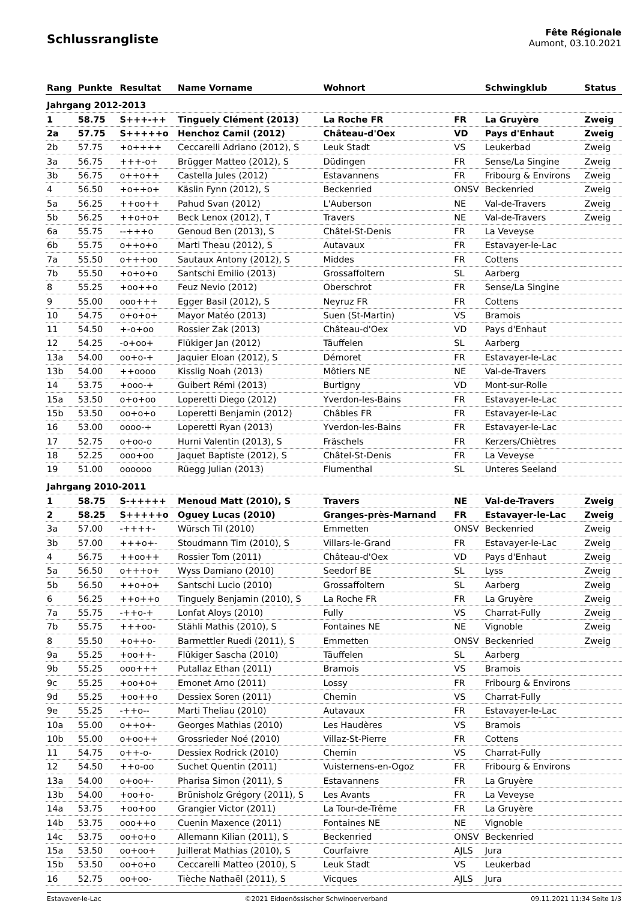Schlussrangliste
Fête Régionale
Aumont, 03.10.2021
| Rang | Punkte | Resultat | Name Vorname | Wohnort | | Schwingklub | Status |
| --- | --- | --- | --- | --- | --- | --- | --- |
| Jahrgang 2012-2013 | | | | | | | |
| 1 | 58.75 | S+++-++ | Tinguely Clément (2013) | La Roche FR | FR | La Gruyère | Zweig |
| 2a | 57.75 | S+++++o | Henchoz Camil (2012) | Château-d'Oex | VD | Pays d'Enhaut | Zweig |
| 2b | 57.75 | +o++++ | Ceccarelli Adriano (2012), S | Leuk Stadt | VS | Leukerbad | Zweig |
| 3a | 56.75 | +++-o+ | Brügger Matteo (2012), S | Düdingen | FR | Sense/La Singine | Zweig |
| 3b | 56.75 | o++o++ | Castella Jules (2012) | Estavannens | FR | Fribourg & Environs | Zweig |
| 4 | 56.50 | +o++o+ | Käslin Fynn (2012), S | Beckenried | ONSV | Beckenried | Zweig |
| 5a | 56.25 | ++oo++ | Pahud Svan (2012) | L'Auberson | NE | Val-de-Travers | Zweig |
| 5b | 56.25 | ++o+o+ | Beck Lenox (2012), T | Travers | NE | Val-de-Travers | Zweig |
| 6a | 55.75 | --+++o | Genoud Ben (2013), S | Châtel-St-Denis | FR | La Veveyse | |
| 6b | 55.75 | o++o+o | Marti Theau (2012), S | Autavaux | FR | Estavayer-le-Lac | |
| 7a | 55.50 | o+++oo | Sautaux Antony (2012), S | Middes | FR | Cottens | |
| 7b | 55.50 | +o+o+o | Santschi Emilio (2013) | Grossaffoltern | SL | Aarberg | |
| 8 | 55.25 | +oo++o | Feuz Nevio (2012) | Oberschrot | FR | Sense/La Singine | |
| 9 | 55.00 | ooo+++ | Egger Basil (2012), S | Neyruz FR | FR | Cottens | |
| 10 | 54.75 | o+o+o+ | Mayor Matéo (2013) | Suen (St-Martin) | VS | Bramois | |
| 11 | 54.50 | +-o+oo | Rossier Zak (2013) | Château-d'Oex | VD | Pays d'Enhaut | |
| 12 | 54.25 | -o+oo+ | Flükiger Jan (2012) | Täuffelen | SL | Aarberg | |
| 13a | 54.00 | oo+o-+ | Jaquier Eloan (2012), S | Démoret | FR | Estavayer-le-Lac | |
| 13b | 54.00 | ++oooo | Kisslig Noah (2013) | Môtiers NE | NE | Val-de-Travers | |
| 14 | 53.75 | +ooo-+ | Guibert Rémi (2013) | Burtigny | VD | Mont-sur-Rolle | |
| 15a | 53.50 | o+o+oo | Loperetti Diego (2012) | Yverdon-les-Bains | FR | Estavayer-le-Lac | |
| 15b | 53.50 | oo+o+o | Loperetti Benjamin (2012) | Châbles FR | FR | Estavayer-le-Lac | |
| 16 | 53.00 | oooo-+ | Loperetti Ryan (2013) | Yverdon-les-Bains | FR | Estavayer-le-Lac | |
| 17 | 52.75 | o+oo-o | Hurni Valentin (2013), S | Fräschels | FR | Kerzers/Chiètres | |
| 18 | 52.25 | ooo+oo | Jaquet Baptiste (2012), S | Châtel-St-Denis | FR | La Veveyse | |
| 19 | 51.00 | oooooo | Rüegg Julian (2013) | Flumenthal | SL | Unteres Seeland | |
| Jahrgang 2010-2011 | | | | | | | |
| 1 | 58.75 | S-+++++ | Menoud Matt (2010), S | Travers | NE | Val-de-Travers | Zweig |
| 2 | 58.25 | S+++++o | Oguey Lucas (2010) | Granges-près-Marnand | FR | Estavayer-le-Lac | Zweig |
| 3a | 57.00 | -++++- | Würsch Til (2010) | Emmetten | ONSV | Beckenried | Zweig |
| 3b | 57.00 | +++o+- | Stoudmann Tim (2010), S | Villars-le-Grand | FR | Estavayer-le-Lac | Zweig |
| 4 | 56.75 | ++oo++ | Rossier Tom (2011) | Château-d'Oex | VD | Pays d'Enhaut | Zweig |
| 5a | 56.50 | o+++o+ | Wyss Damiano (2010) | Seedorf BE | SL | Lyss | Zweig |
| 5b | 56.50 | ++o+o+ | Santschi Lucio (2010) | Grossaffoltern | SL | Aarberg | Zweig |
| 6 | 56.25 | ++o++o | Tinguely Benjamin (2010), S | La Roche FR | FR | La Gruyère | Zweig |
| 7a | 55.75 | -++o-+ | Lonfat Aloys (2010) | Fully | VS | Charrat-Fully | Zweig |
| 7b | 55.75 | +++oo- | Stähli Mathis (2010), S | Fontaines NE | NE | Vignoble | Zweig |
| 8 | 55.50 | +o++o- | Barmettler Ruedi (2011), S | Emmetten | ONSV | Beckenried | Zweig |
| 9a | 55.25 | +oo++- | Flükiger Sascha (2010) | Täuffelen | SL | Aarberg | |
| 9b | 55.25 | ooo+++ | Putallaz Ethan (2011) | Bramois | VS | Bramois | |
| 9c | 55.25 | +oo+o+ | Emonet Arno (2011) | Lossy | FR | Fribourg & Environs | |
| 9d | 55.25 | +oo++o | Dessiex Soren (2011) | Chemin | VS | Charrat-Fully | |
| 9e | 55.25 | -++o-- | Marti Theliau (2010) | Autavaux | FR | Estavayer-le-Lac | |
| 10a | 55.00 | o++o+- | Georges Mathias (2010) | Les Haudères | VS | Bramois | |
| 10b | 55.00 | o+oo++ | Grossrieder Noé (2010) | Villaz-St-Pierre | FR | Cottens | |
| 11 | 54.75 | o++-o- | Dessiex Rodrick (2010) | Chemin | VS | Charrat-Fully | |
| 12 | 54.50 | ++o-oo | Suchet Quentin (2011) | Vuisternens-en-Ogoz | FR | Fribourg & Environs | |
| 13a | 54.00 | o+oo+- | Pharisa Simon (2011), S | Estavannens | FR | La Gruyère | |
| 13b | 54.00 | +oo+o- | Brünisholz Grégory (2011), S | Les Avants | FR | La Veveyse | |
| 14a | 53.75 | +oo+oo | Grangier Victor (2011) | La Tour-de-Trême | FR | La Gruyère | |
| 14b | 53.75 | ooo++o | Cuenin Maxence (2011) | Fontaines NE | NE | Vignoble | |
| 14c | 53.75 | oo+o+o | Allemann Kilian (2011), S | Beckenried | ONSV | Beckenried | |
| 15a | 53.50 | oo+oo+ | Juillerat Mathias (2010), S | Courfaivre | AJLS | Jura | |
| 15b | 53.50 | oo+o+o | Ceccarelli Matteo (2010), S | Leuk Stadt | VS | Leukerbad | |
| 16 | 52.75 | oo+oo- | Tièche Nathaël (2011), S | Vicques | AJLS | Jura | |
Estavayer-le-Lac ©2021 Eidgenössischer Schwingerverband 09.11.2021 11:34 Seite 1/3